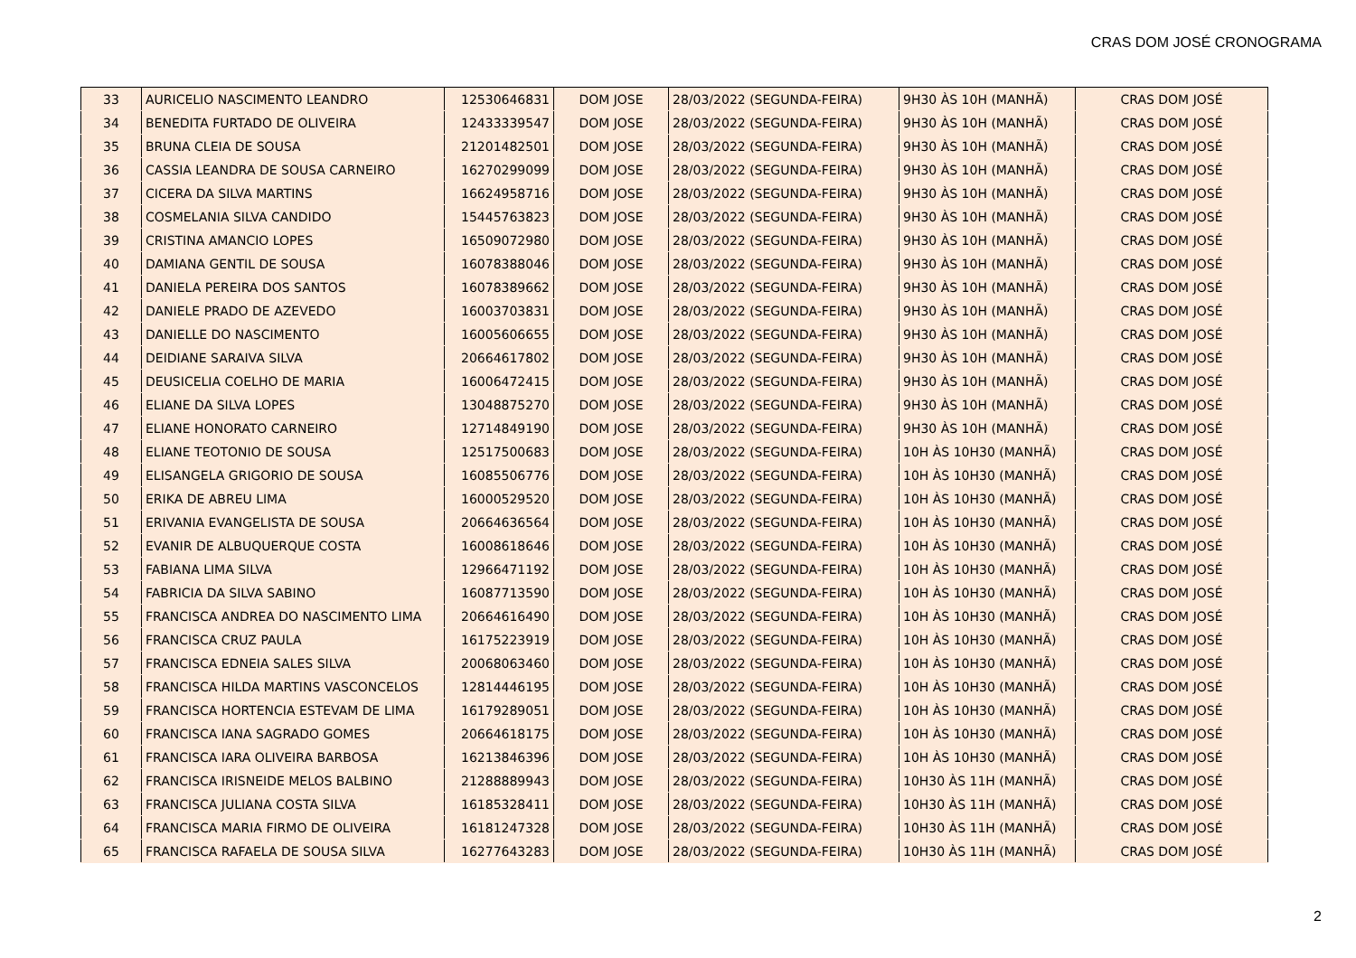CRAS DOM JOSÉ CRONOGRAMA
| 33 | AURICELIO NASCIMENTO LEANDRO | 12530646831 | DOM JOSE | 28/03/2022 (SEGUNDA-FEIRA) | 9H30 ÀS 10H (MANHÃ) | CRAS DOM JOSÉ |
| 34 | BENEDITA FURTADO DE OLIVEIRA | 12433339547 | DOM JOSE | 28/03/2022 (SEGUNDA-FEIRA) | 9H30 ÀS 10H (MANHÃ) | CRAS DOM JOSÉ |
| 35 | BRUNA CLEIA DE SOUSA | 21201482501 | DOM JOSE | 28/03/2022 (SEGUNDA-FEIRA) | 9H30 ÀS 10H (MANHÃ) | CRAS DOM JOSÉ |
| 36 | CASSIA LEANDRA DE SOUSA CARNEIRO | 16270299099 | DOM JOSE | 28/03/2022 (SEGUNDA-FEIRA) | 9H30 ÀS 10H (MANHÃ) | CRAS DOM JOSÉ |
| 37 | CICERA DA SILVA MARTINS | 16624958716 | DOM JOSE | 28/03/2022 (SEGUNDA-FEIRA) | 9H30 ÀS 10H (MANHÃ) | CRAS DOM JOSÉ |
| 38 | COSMELANIA SILVA CANDIDO | 15445763823 | DOM JOSE | 28/03/2022 (SEGUNDA-FEIRA) | 9H30 ÀS 10H (MANHÃ) | CRAS DOM JOSÉ |
| 39 | CRISTINA AMANCIO LOPES | 16509072980 | DOM JOSE | 28/03/2022 (SEGUNDA-FEIRA) | 9H30 ÀS 10H (MANHÃ) | CRAS DOM JOSÉ |
| 40 | DAMIANA GENTIL DE SOUSA | 16078388046 | DOM JOSE | 28/03/2022 (SEGUNDA-FEIRA) | 9H30 ÀS 10H (MANHÃ) | CRAS DOM JOSÉ |
| 41 | DANIELA PEREIRA DOS SANTOS | 16078389662 | DOM JOSE | 28/03/2022 (SEGUNDA-FEIRA) | 9H30 ÀS 10H (MANHÃ) | CRAS DOM JOSÉ |
| 42 | DANIELE PRADO DE AZEVEDO | 16003703831 | DOM JOSE | 28/03/2022 (SEGUNDA-FEIRA) | 9H30 ÀS 10H (MANHÃ) | CRAS DOM JOSÉ |
| 43 | DANIELLE DO NASCIMENTO | 16005606655 | DOM JOSE | 28/03/2022 (SEGUNDA-FEIRA) | 9H30 ÀS 10H (MANHÃ) | CRAS DOM JOSÉ |
| 44 | DEIDIANE SARAIVA SILVA | 20664617802 | DOM JOSE | 28/03/2022 (SEGUNDA-FEIRA) | 9H30 ÀS 10H (MANHÃ) | CRAS DOM JOSÉ |
| 45 | DEUSICELIA COELHO DE MARIA | 16006472415 | DOM JOSE | 28/03/2022 (SEGUNDA-FEIRA) | 9H30 ÀS 10H (MANHÃ) | CRAS DOM JOSÉ |
| 46 | ELIANE DA SILVA LOPES | 13048875270 | DOM JOSE | 28/03/2022 (SEGUNDA-FEIRA) | 9H30 ÀS 10H (MANHÃ) | CRAS DOM JOSÉ |
| 47 | ELIANE HONORATO CARNEIRO | 12714849190 | DOM JOSE | 28/03/2022 (SEGUNDA-FEIRA) | 9H30 ÀS 10H (MANHÃ) | CRAS DOM JOSÉ |
| 48 | ELIANE TEOTONIO DE SOUSA | 12517500683 | DOM JOSE | 28/03/2022 (SEGUNDA-FEIRA) | 10H ÀS 10H30 (MANHÃ) | CRAS DOM JOSÉ |
| 49 | ELISANGELA GRIGORIO DE SOUSA | 16085506776 | DOM JOSE | 28/03/2022 (SEGUNDA-FEIRA) | 10H ÀS 10H30 (MANHÃ) | CRAS DOM JOSÉ |
| 50 | ERIKA DE ABREU LIMA | 16000529520 | DOM JOSE | 28/03/2022 (SEGUNDA-FEIRA) | 10H ÀS 10H30 (MANHÃ) | CRAS DOM JOSÉ |
| 51 | ERIVANIA EVANGELISTA DE SOUSA | 20664636564 | DOM JOSE | 28/03/2022 (SEGUNDA-FEIRA) | 10H ÀS 10H30 (MANHÃ) | CRAS DOM JOSÉ |
| 52 | EVANIR DE ALBUQUERQUE COSTA | 16008618646 | DOM JOSE | 28/03/2022 (SEGUNDA-FEIRA) | 10H ÀS 10H30 (MANHÃ) | CRAS DOM JOSÉ |
| 53 | FABIANA LIMA SILVA | 12966471192 | DOM JOSE | 28/03/2022 (SEGUNDA-FEIRA) | 10H ÀS 10H30 (MANHÃ) | CRAS DOM JOSÉ |
| 54 | FABRICIA DA SILVA SABINO | 16087713590 | DOM JOSE | 28/03/2022 (SEGUNDA-FEIRA) | 10H ÀS 10H30 (MANHÃ) | CRAS DOM JOSÉ |
| 55 | FRANCISCA ANDREA DO NASCIMENTO LIMA | 20664616490 | DOM JOSE | 28/03/2022 (SEGUNDA-FEIRA) | 10H ÀS 10H30 (MANHÃ) | CRAS DOM JOSÉ |
| 56 | FRANCISCA CRUZ PAULA | 16175223919 | DOM JOSE | 28/03/2022 (SEGUNDA-FEIRA) | 10H ÀS 10H30 (MANHÃ) | CRAS DOM JOSÉ |
| 57 | FRANCISCA EDNEIA SALES SILVA | 20068063460 | DOM JOSE | 28/03/2022 (SEGUNDA-FEIRA) | 10H ÀS 10H30 (MANHÃ) | CRAS DOM JOSÉ |
| 58 | FRANCISCA HILDA MARTINS VASCONCELOS | 12814446195 | DOM JOSE | 28/03/2022 (SEGUNDA-FEIRA) | 10H ÀS 10H30 (MANHÃ) | CRAS DOM JOSÉ |
| 59 | FRANCISCA HORTENCIA ESTEVAM DE LIMA | 16179289051 | DOM JOSE | 28/03/2022 (SEGUNDA-FEIRA) | 10H ÀS 10H30 (MANHÃ) | CRAS DOM JOSÉ |
| 60 | FRANCISCA IANA SAGRADO GOMES | 20664618175 | DOM JOSE | 28/03/2022 (SEGUNDA-FEIRA) | 10H ÀS 10H30 (MANHÃ) | CRAS DOM JOSÉ |
| 61 | FRANCISCA IARA OLIVEIRA BARBOSA | 16213846396 | DOM JOSE | 28/03/2022 (SEGUNDA-FEIRA) | 10H ÀS 10H30 (MANHÃ) | CRAS DOM JOSÉ |
| 62 | FRANCISCA IRISNEIDE MELOS BALBINO | 21288889943 | DOM JOSE | 28/03/2022 (SEGUNDA-FEIRA) | 10H30 ÀS 11H (MANHÃ) | CRAS DOM JOSÉ |
| 63 | FRANCISCA JULIANA COSTA SILVA | 16185328411 | DOM JOSE | 28/03/2022 (SEGUNDA-FEIRA) | 10H30 ÀS 11H (MANHÃ) | CRAS DOM JOSÉ |
| 64 | FRANCISCA MARIA FIRMO DE OLIVEIRA | 16181247328 | DOM JOSE | 28/03/2022 (SEGUNDA-FEIRA) | 10H30 ÀS 11H (MANHÃ) | CRAS DOM JOSÉ |
| 65 | FRANCISCA RAFAELA DE SOUSA SILVA | 16277643283 | DOM JOSE | 28/03/2022 (SEGUNDA-FEIRA) | 10H30 ÀS 11H (MANHÃ) | CRAS DOM JOSÉ |
2